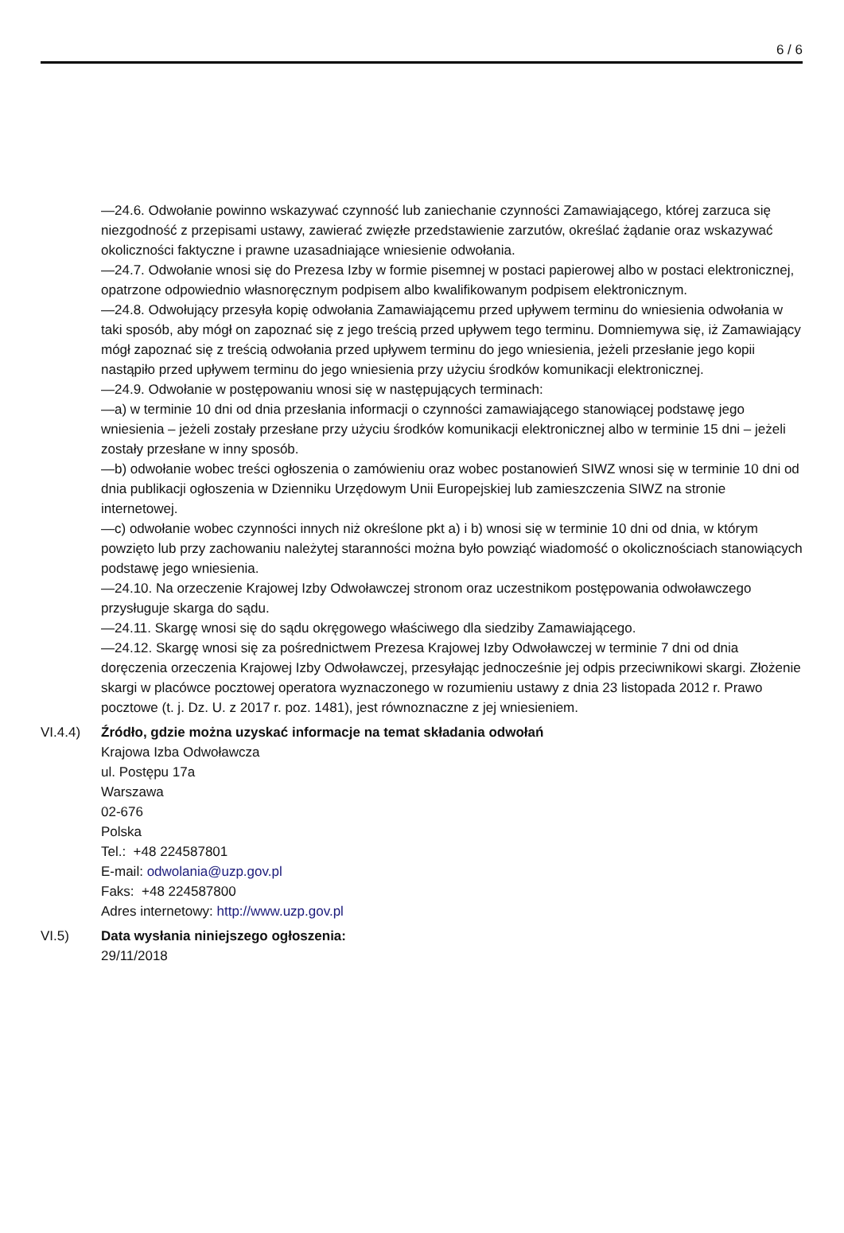6 / 6
—24.6. Odwołanie powinno wskazywać czynność lub zaniechanie czynności Zamawiającego, której zarzuca się niezgodność z przepisami ustawy, zawierać zwięzłe przedstawienie zarzutów, określać żądanie oraz wskazywać okoliczności faktyczne i prawne uzasadniające wniesienie odwołania.
—24.7. Odwołanie wnosi się do Prezesa Izby w formie pisemnej w postaci papierowej albo w postaci elektronicznej, opatrzone odpowiednio własnoręcznym podpisem albo kwalifikowanym podpisem elektronicznym.
—24.8. Odwołujący przesyła kopię odwołania Zamawiającemu przed upływem terminu do wniesienia odwołania w taki sposób, aby mógł on zapoznać się z jego treścią przed upływem tego terminu. Domniemywa się, iż Zamawiający mógł zapoznać się z treścią odwołania przed upływem terminu do jego wniesienia, jeżeli przesłanie jego kopii nastąpiło przed upływem terminu do jego wniesienia przy użyciu środków komunikacji elektronicznej.
—24.9. Odwołanie w postępowaniu wnosi się w następujących terminach:
—a) w terminie 10 dni od dnia przesłania informacji o czynności zamawiającego stanowiącej podstawę jego wniesienia – jeżeli zostały przesłane przy użyciu środków komunikacji elektronicznej albo w terminie 15 dni – jeżeli zostały przesłane w inny sposób.
—b) odwołanie wobec treści ogłoszenia o zamówieniu oraz wobec postanowień SIWZ wnosi się w terminie 10 dni od dnia publikacji ogłoszenia w Dzienniku Urzędowym Unii Europejskiej lub zamieszczenia SIWZ na stronie internetowej.
—c) odwołanie wobec czynności innych niż określone pkt a) i b) wnosi się w terminie 10 dni od dnia, w którym powzięto lub przy zachowaniu należytej staranności można było powziąć wiadomość o okolicznościach stanowiących podstawę jego wniesienia.
—24.10. Na orzeczenie Krajowej Izby Odwoławczej stronom oraz uczestnikom postępowania odwoławczego przysługuje skarga do sądu.
—24.11. Skargę wnosi się do sądu okręgowego właściwego dla siedziby Zamawiającego.
—24.12. Skargę wnosi się za pośrednictwem Prezesa Krajowej Izby Odwoławczej w terminie 7 dni od dnia doręczenia orzeczenia Krajowej Izby Odwoławczej, przesyłając jednocześnie jej odpis przeciwnikowi skargi. Złożenie skargi w placówce pocztowej operatora wyznaczonego w rozumieniu ustawy z dnia 23 listopada 2012 r. Prawo pocztowe (t. j. Dz. U. z 2017 r. poz. 1481), jest równoznaczne z jej wniesieniem.
VI.4.4) Źródło, gdzie można uzyskać informacje na temat składania odwołań
Krajowa Izba Odwoławcza
ul. Postępu 17a
Warszawa
02-676
Polska
Tel.: +48 224587801
E-mail: odwolania@uzp.gov.pl
Faks: +48 224587800
Adres internetowy: http://www.uzp.gov.pl
VI.5) Data wysłania niniejszego ogłoszenia:
29/11/2018